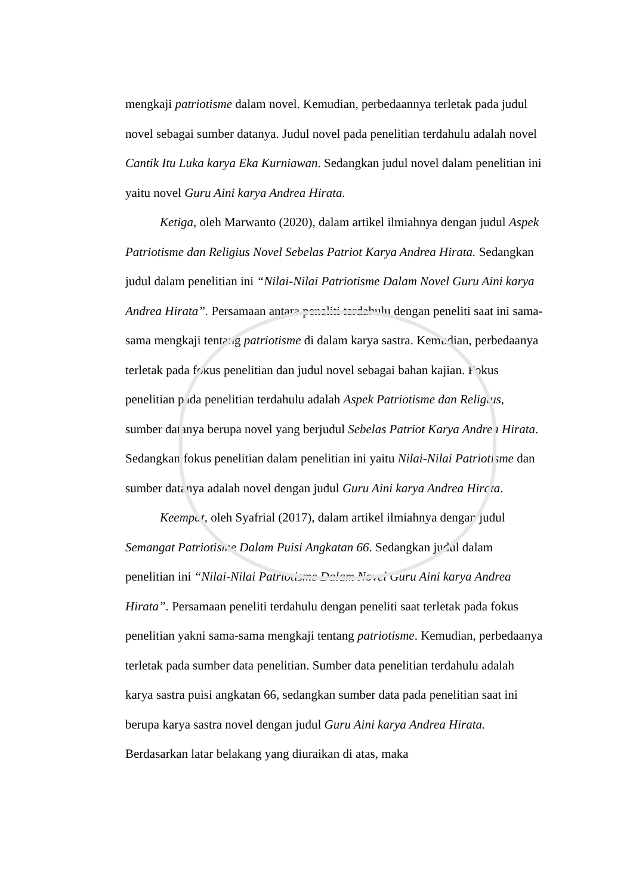mengkaji patriotisme dalam novel. Kemudian, perbedaannya terletak pada judul novel sebagai sumber datanya. Judul novel pada penelitian terdahulu adalah novel Cantik Itu Luka karya Eka Kurniawan. Sedangkan judul novel dalam penelitian ini yaitu novel Guru Aini karya Andrea Hirata.
Ketiga, oleh Marwanto (2020), dalam artikel ilmiahnya dengan judul Aspek Patriotisme dan Religius Novel Sebelas Patriot Karya Andrea Hirata. Sedangkan judul dalam penelitian ini “Nilai-Nilai Patriotisme Dalam Novel Guru Aini karya Andrea Hirata”. Persamaan antara peneliti terdahulu dengan peneliti saat ini sama-sama mengkaji tentang patriotisme di dalam karya sastra. Kemudian, perbedaanya terletak pada fokus penelitian dan judul novel sebagai bahan kajian. Fokus penelitian pada penelitian terdahulu adalah Aspek Patriotisme dan Religius, sumber datanya berupa novel yang berjudul Sebelas Patriot Karya Andrea Hirata. Sedangkan fokus penelitian dalam penelitian ini yaitu Nilai-Nilai Patriotisme dan sumber datanya adalah novel dengan judul Guru Aini karya Andrea Hirata.
Keempat, oleh Syafrial (2017), dalam artikel ilmiahnya dengan judul Semangat Patriotisme Dalam Puisi Angkatan 66. Sedangkan judul dalam penelitian ini “Nilai-Nilai Patriotisme Dalam Novel Guru Aini karya Andrea Hirata”. Persamaan peneliti terdahulu dengan peneliti saat terletak pada fokus penelitian yakni sama-sama mengkaji tentang patriotisme. Kemudian, perbedaanya terletak pada sumber data penelitian. Sumber data penelitian terdahulu adalah karya sastra puisi angkatan 66, sedangkan sumber data pada penelitian saat ini berupa karya sastra novel dengan judul Guru Aini karya Andrea Hirata. Berdasarkan latar belakang yang diuraikan di atas, maka